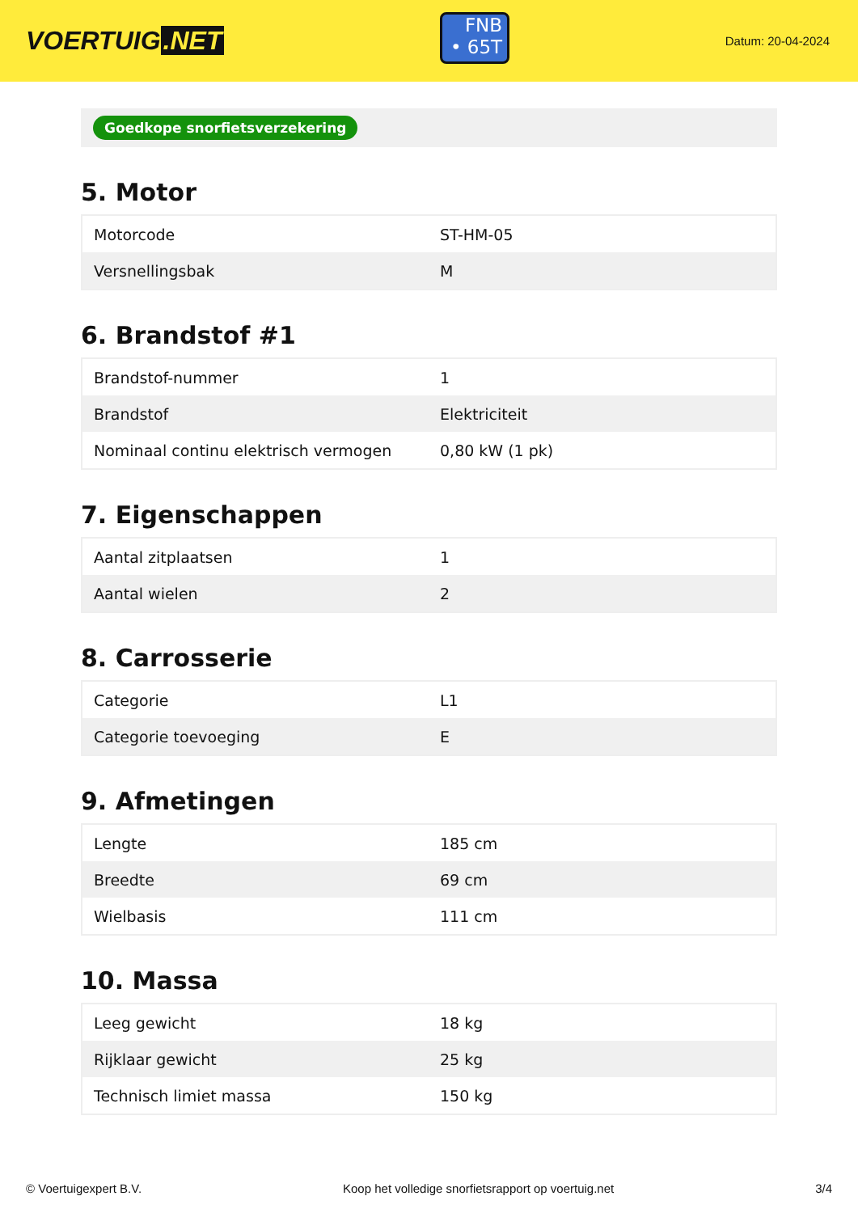VOERTUIG.NET
FNB
• 65T
Datum: 20-04-2024
Goedkope snorfietsverzekering
5. Motor
| Motorcode | ST-HM-05 |
| Versnellingsbak | M |
6. Brandstof #1
| Brandstof-nummer | 1 |
| Brandstof | Elektriciteit |
| Nominaal continu elektrisch vermogen | 0,80 kW (1 pk) |
7. Eigenschappen
| Aantal zitplaatsen | 1 |
| Aantal wielen | 2 |
8. Carrosserie
| Categorie | L1 |
| Categorie toevoeging | E |
9. Afmetingen
| Lengte | 185 cm |
| Breedte | 69 cm |
| Wielbasis | 111 cm |
10. Massa
| Leeg gewicht | 18 kg |
| Rijklaar gewicht | 25 kg |
| Technisch limiet massa | 150 kg |
© Voertuigexpert B.V. Koop het volledige snorfietsrapport op voertuig.net 3/4